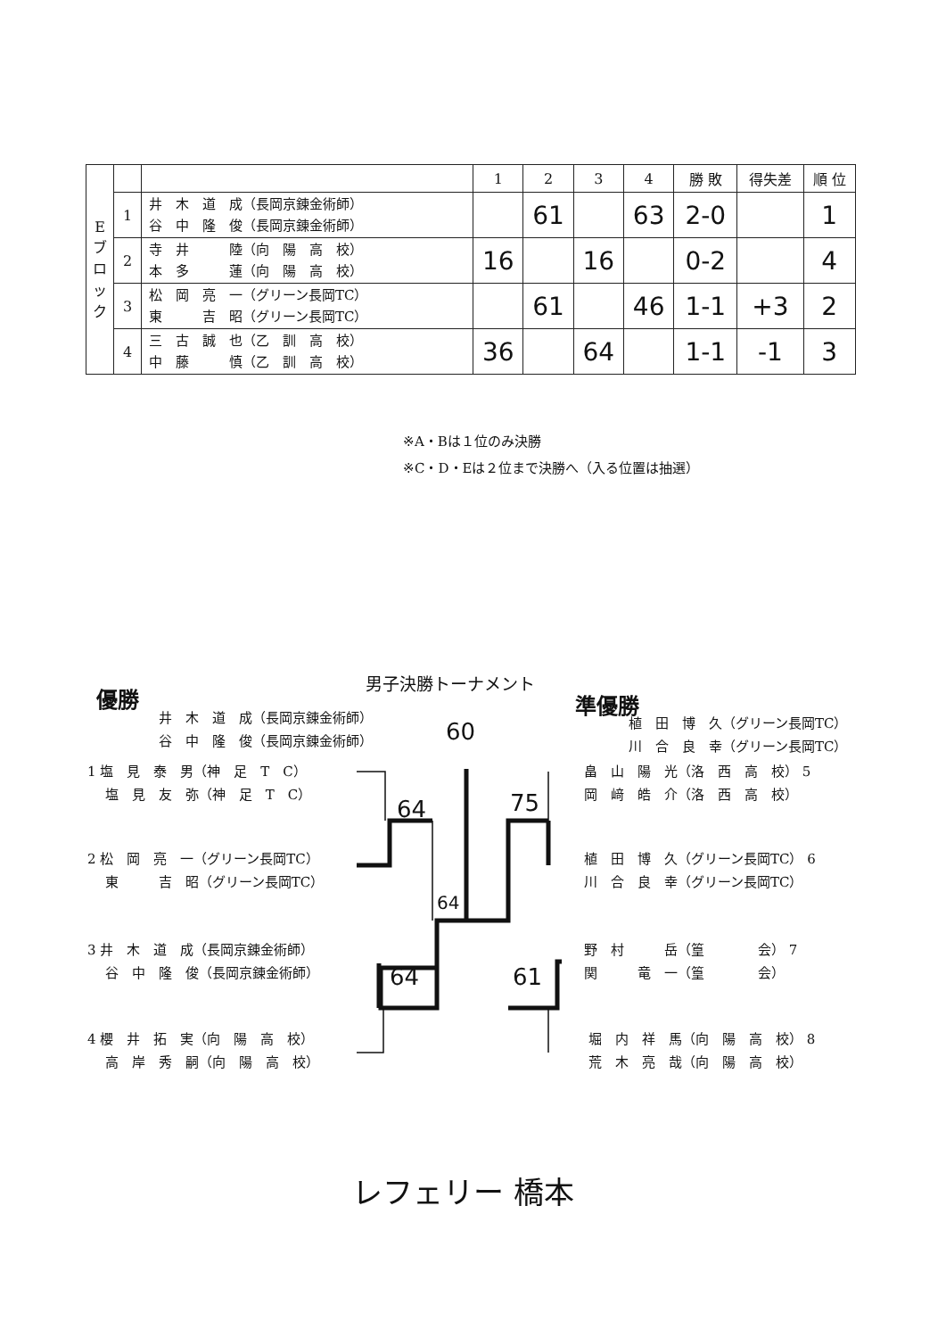| E ブ ロ ッ ク | | | 1 | 2 | 3 | 4 | 勝 敗 | 得失差 | 順 位 |
| --- | --- | --- | --- | --- | --- | --- | --- | --- | --- |
| | 1 | 井 木 道 成（長岡京錬金術師） 谷 中 隆 俊（長岡京錬金術師） | | 61 | | 63 | 2-0 | | 1 |
| | 2 | 寺 井 陸（向 陽 高 校） 本 多 蓮（向 陽 高 校） | 16 | | 16 | | 0-2 | | 4 |
| | 3 | 松 岡 亮 一（グリーン長岡TC） 東 吉 昭（グリーン長岡TC） | | 61 | | 46 | 1-1 | +3 | 2 |
| | 4 | 三 古 誠 也（乙 訓 高 校） 中 藤 慎（乙 訓 高 校） | 36 | | 64 | | 1-1 | -1 | 3 |
※A・Bは１位のみ決勝
※C・D・Eは２位まで決勝へ（入る位置は抽選）
優勝
男子決勝トーナメント
準優勝
井　木　道　成（長岡京錬金術師）
谷　中　隆　俊（長岡京錬金術師）
60
植　田　博　久（グリーン長岡TC）
川　合　良　幸（グリーン長岡TC）
1 塩　見　泰　男（神　足　T　C）
　 塩　見　友　弥（神　足　T　C）
2 松　岡　亮　一（グリーン長岡TC）
　 東　　　吉　昭（グリーン長岡TC）
3 井　木　道　成（長岡京錬金術師）
　 谷　中　隆　俊（長岡京錬金術師）
4 櫻　井　拓　実（向　陽　高　校）
　 高　岸　秀　嗣（向　陽　高　校）
畠　山　陽　光（洛　西　高　校） 5
岡　﨑　皓　介（洛　西　高　校）
植　田　博　久（グリーン長岡TC） 6
川　合　良　幸（グリーン長岡TC）
野　村　　　岳（篁　　　　会） 7
関　　　竜　一（篁　　　　会）
堀　内　祥　馬（向　陽　高　校） 8
荒　木　亮　哉（向　陽　高　校）
64 75
64
64 61
レフェリー 橋本